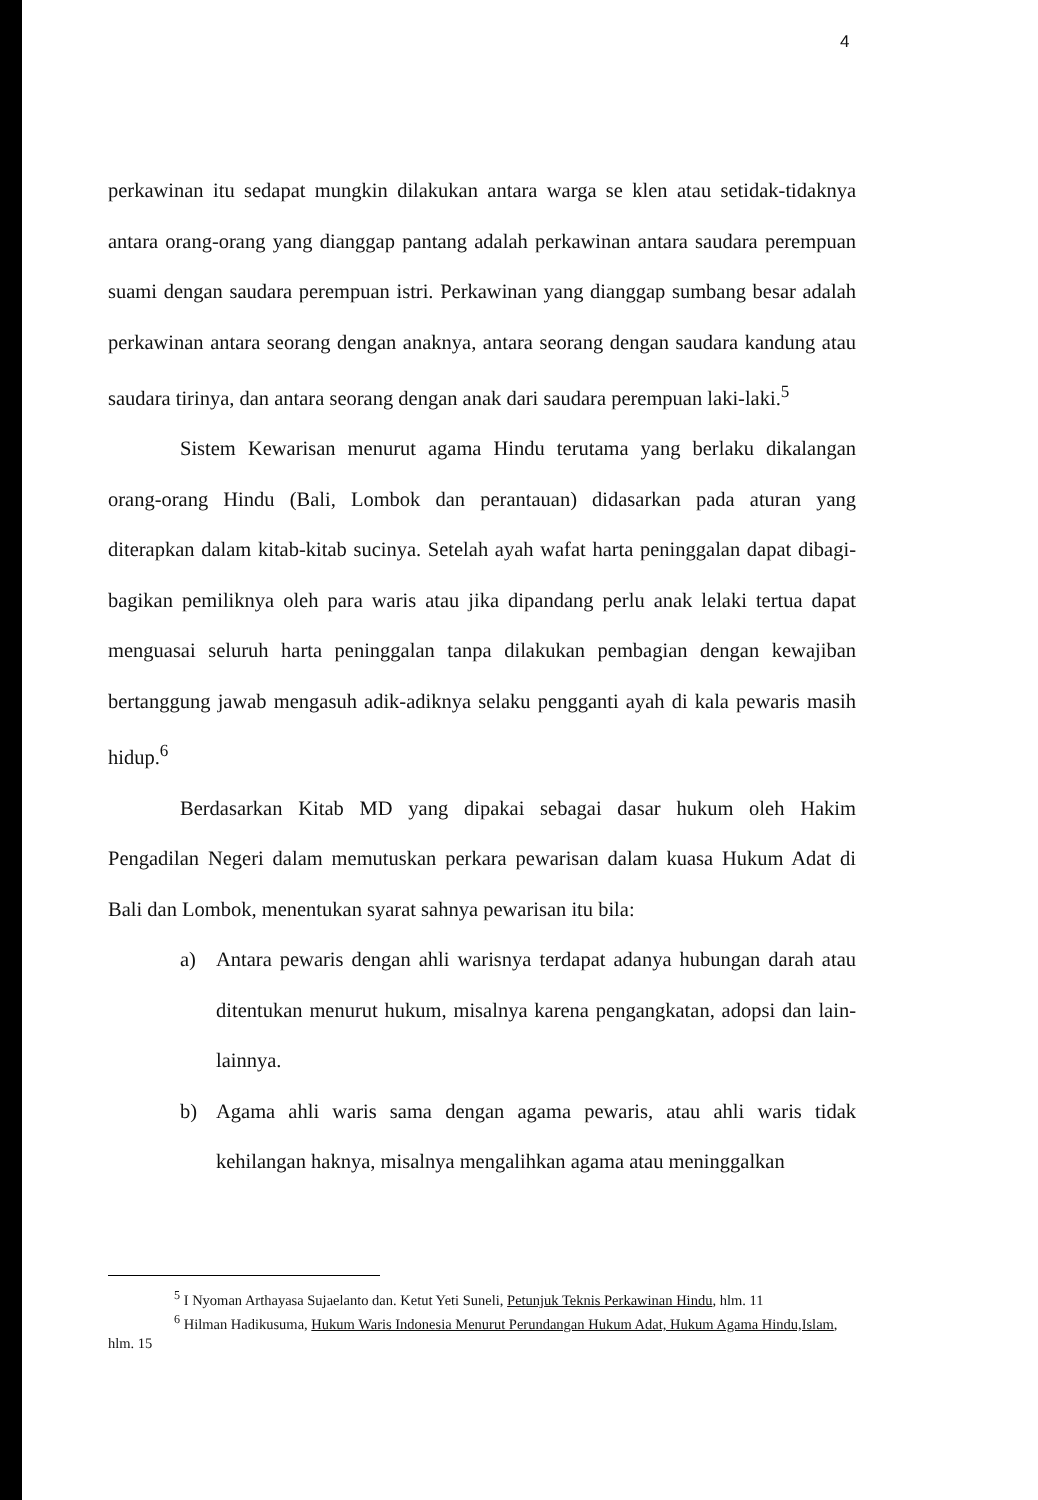4
perkawinan itu sedapat mungkin dilakukan antara warga se klen atau setidak-tidaknya antara orang-orang yang dianggap pantang adalah perkawinan antara saudara perempuan suami dengan saudara perempuan istri. Perkawinan yang dianggap sumbang besar adalah perkawinan antara seorang dengan anaknya, antara seorang dengan saudara kandung atau saudara tirinya, dan antara seorang dengan anak dari saudara perempuan laki-laki.<sup>5</sup>
Sistem Kewarisan menurut agama Hindu terutama yang berlaku dikalangan orang-orang Hindu (Bali, Lombok dan perantauan) didasarkan pada aturan yang diterapkan dalam kitab-kitab sucinya. Setelah ayah wafat harta peninggalan dapat dibagi-bagikan pemiliknya oleh para waris atau jika dipandang perlu anak lelaki tertua dapat menguasai seluruh harta peninggalan tanpa dilakukan pembagian dengan kewajiban bertanggung jawab mengasuh adik-adiknya selaku pengganti ayah di kala pewaris masih hidup.<sup>6</sup>
Berdasarkan Kitab MD yang dipakai sebagai dasar hukum oleh Hakim Pengadilan Negeri dalam memutuskan perkara pewarisan dalam kuasa Hukum Adat di Bali dan Lombok, menentukan syarat sahnya pewarisan itu bila:
a) Antara pewaris dengan ahli warisnya terdapat adanya hubungan darah atau ditentukan menurut hukum, misalnya karena pengangkatan, adopsi dan lain-lainnya.
b) Agama ahli waris sama dengan agama pewaris, atau ahli waris tidak kehilangan haknya, misalnya mengalihkan agama atau meninggalkan
<sup>5</sup> I Nyoman Arthayasa Sujaelanto dan. Ketut Yeti Suneli, Petunjuk Teknis Perkawinan Hindu, hlm. 11
<sup>6</sup> Hilman Hadikusuma, Hukum Waris Indonesia Menurut Perundangan Hukum Adat, Hukum Agama Hindu,Islam, hlm. 15